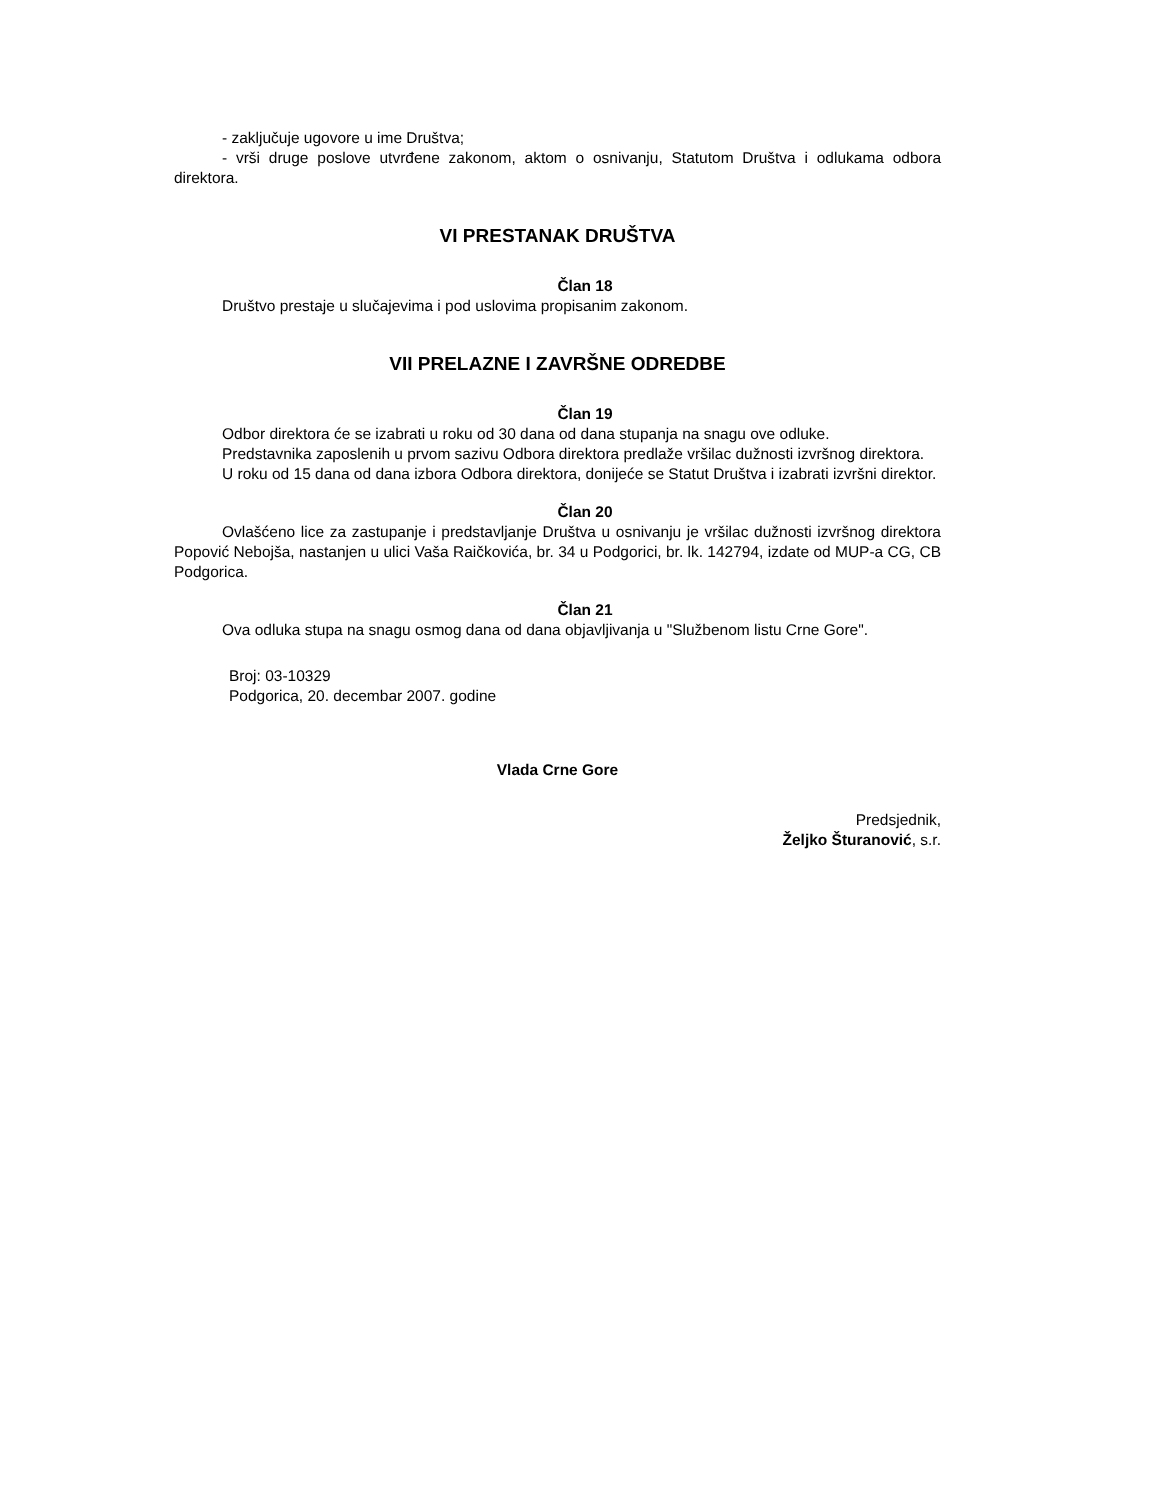- zaključuje ugovore u ime Društva;
- vrši druge poslove utvrđene zakonom, aktom o osnivanju, Statutom Društva i odlukama odbora direktora.
VI PRESTANAK DRUŠTVA
Član 18
Društvo prestaje u slučajevima i pod uslovima propisanim zakonom.
VII PRELAZNE I ZAVRŠNE ODREDBE
Član 19
Odbor direktora će se izabrati u roku od 30 dana od dana stupanja na snagu ove odluke.
Predstavnika zaposlenih u prvom sazivu Odbora direktora predlaže vršilac dužnosti izvršnog direktora.
U roku od 15 dana od dana izbora Odbora direktora, donijeće se Statut Društva i izabrati izvršni direktor.
Član 20
Ovlašćeno lice za zastupanje i predstavljanje Društva u osnivanju je vršilac dužnosti izvršnog direktora Popović Nebojša, nastanjen u ulici Vaša Raičkovića, br. 34 u Podgorici, br. lk. 142794, izdate od MUP-a CG, CB Podgorica.
Član 21
Ova odluka stupa na snagu osmog dana od dana objavljivanja u "Službenom listu Crne Gore".
Broj: 03-10329
Podgorica, 20. decembar 2007. godine
Vlada Crne Gore
Predsjednik,
Željko Šturanović, s.r.